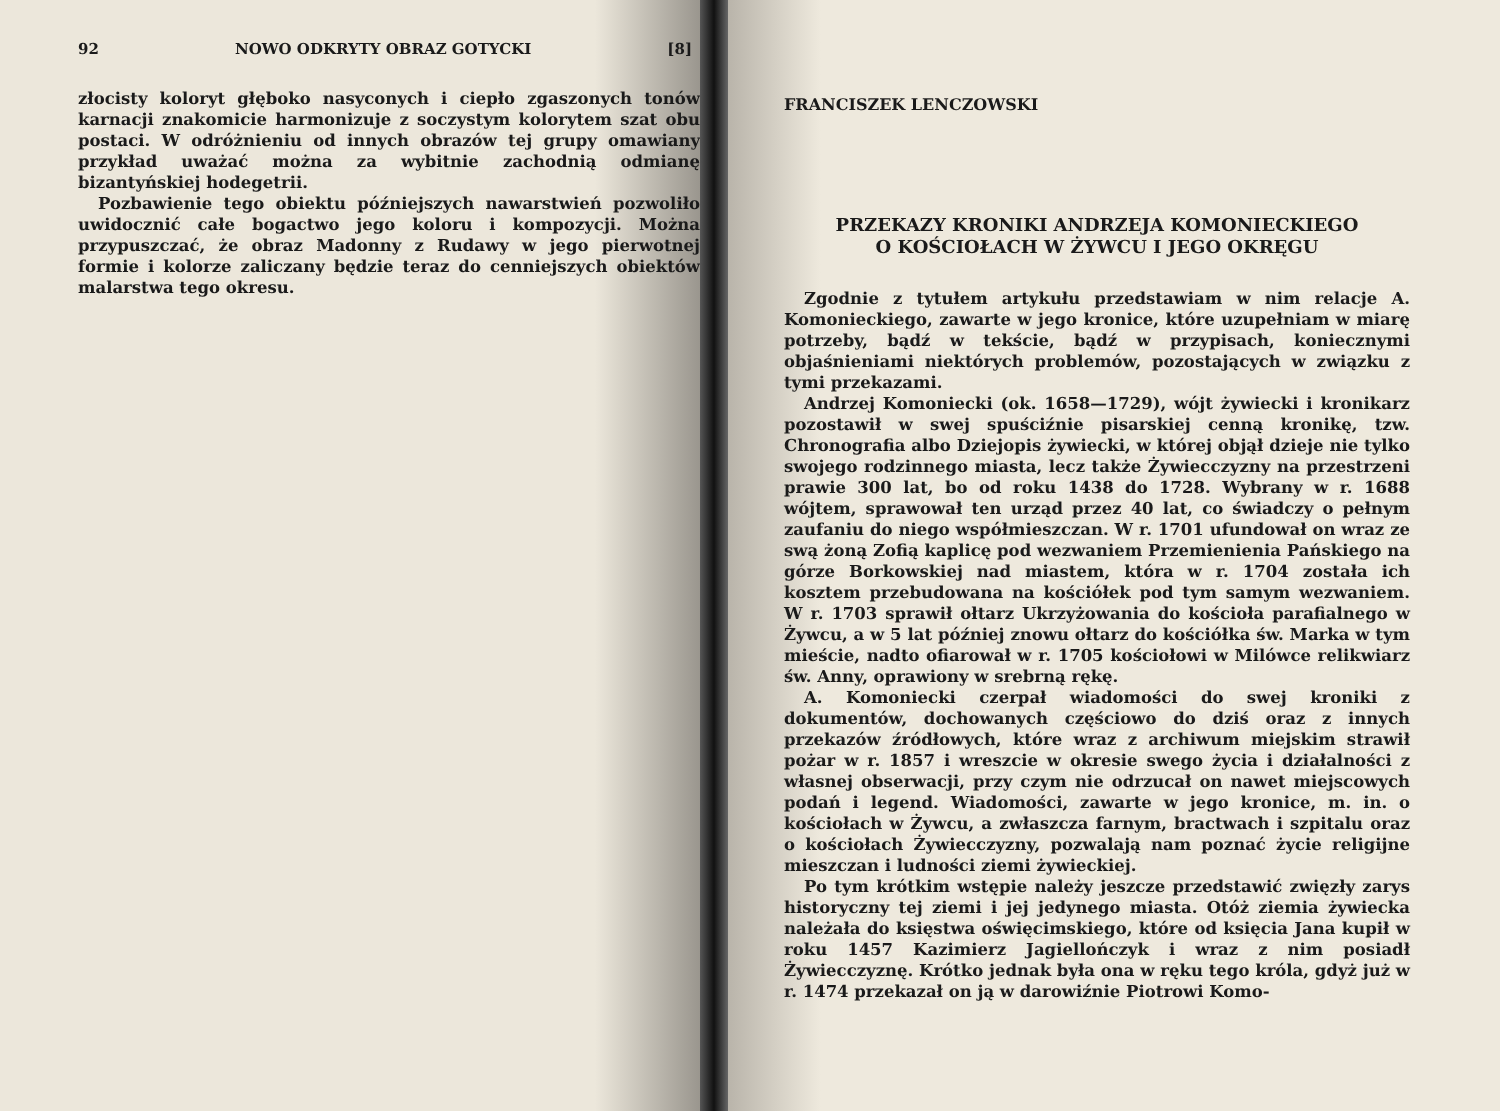92 NOWO ODKRYTY OBRAZ GOTYCKI [8]
złocisty koloryt głęboko nasyconych i ciepło zgaszonych tonów karnacji znakomicie harmonizuje z soczystym kolorytem szat obu postaci. W odróżnieniu od innych obrazów tej grupy omawiany przykład uważać można za wybitnie zachodnią odmianę bizantyńskiej hodegetrii.
Pozbawienie tego obiektu późniejszych nawarstwień pozwoliło uwidocznić całe bogactwo jego koloru i kompozycji. Można przypuszczać, że obraz Madonny z Rudawy w jego pierwotnej formie i kolorze zaliczany będzie teraz do cenniejszych obiektów malarstwa tego okresu.
FRANCISZEK LENCZOWSKI
PRZEKAZY KRONIKI ANDRZEJA KOMONIECKIEGO
O KOŚCIOŁACH W ŻYWCU I JEGO OKRĘGU
Zgodnie z tytułem artykułu przedstawiam w nim relacje A. Komonieckiego, zawarte w jego kronice, które uzupełniam w miarę potrzeby, bądź w tekście, bądź w przypisach, koniecznymi objaśnieniami niektórych problemów, pozostających w związku z tymi przekazami.
Andrzej Komoniecki (ok. 1658—1729), wójt żywiecki i kronikarz pozostawił w swej spuściźnie pisarskiej cenną kronikę, tzw. Chronografia albo Dziejopis żywiecki, w której objął dzieje nie tylko swojego rodzinnego miasta, lecz także Żywiecczyzny na przestrzeni prawie 300 lat, bo od roku 1438 do 1728. Wybrany w r. 1688 wójtem, sprawował ten urząd przez 40 lat, co świadczy o pełnym zaufaniu do niego współmieszczan. W r. 1701 ufundował on wraz ze swą żoną Zofią kaplicę pod wezwaniem Przemienienia Pańskiego na górze Borkowskiej nad miastem, która w r. 1704 została ich kosztem przebudowana na kościółek pod tym samym wezwaniem. W r. 1703 sprawił ołtarz Ukrzyżowania do kościoła parafialnego w Żywcu, a w 5 lat później znowu ołtarz do kościółka św. Marka w tym mieście, nadto ofiarował w r. 1705 kościołowi w Milówce relikwiarz św. Anny, oprawiony w srebrną rękę.
A. Komoniecki czerpał wiadomości do swej kroniki z dokumentów, dochowanych częściowo do dziś oraz z innych przekazów źródłowych, które wraz z archiwum miejskim strawił pożar w r. 1857 i wreszcie w okresie swego życia i działalności z własnej obserwacji, przy czym nie odrzucał on nawet miejscowych podań i legend. Wiadomości, zawarte w jego kronice, m. in. o kościołach w Żywcu, a zwłaszcza farnym, bractwach i szpitalu oraz o kościołach Żywiecczyzny, pozwalają nam poznać życie religijne mieszczan i ludności ziemi żywieckiej.
Po tym krótkim wstępie należy jeszcze przedstawić zwięzły zarys historyczny tej ziemi i jej jedynego miasta. Otóż ziemia żywiecka należała do księstwa oświęcimskiego, które od księcia Jana kupił w roku 1457 Kazimierz Jagiellończyk i wraz z nim posiadł Żywiecczyznę. Krótko jednak była ona w ręku tego króla, gdyż już w r. 1474 przekazał on ją w darowiźnie Piotrowi Komo-